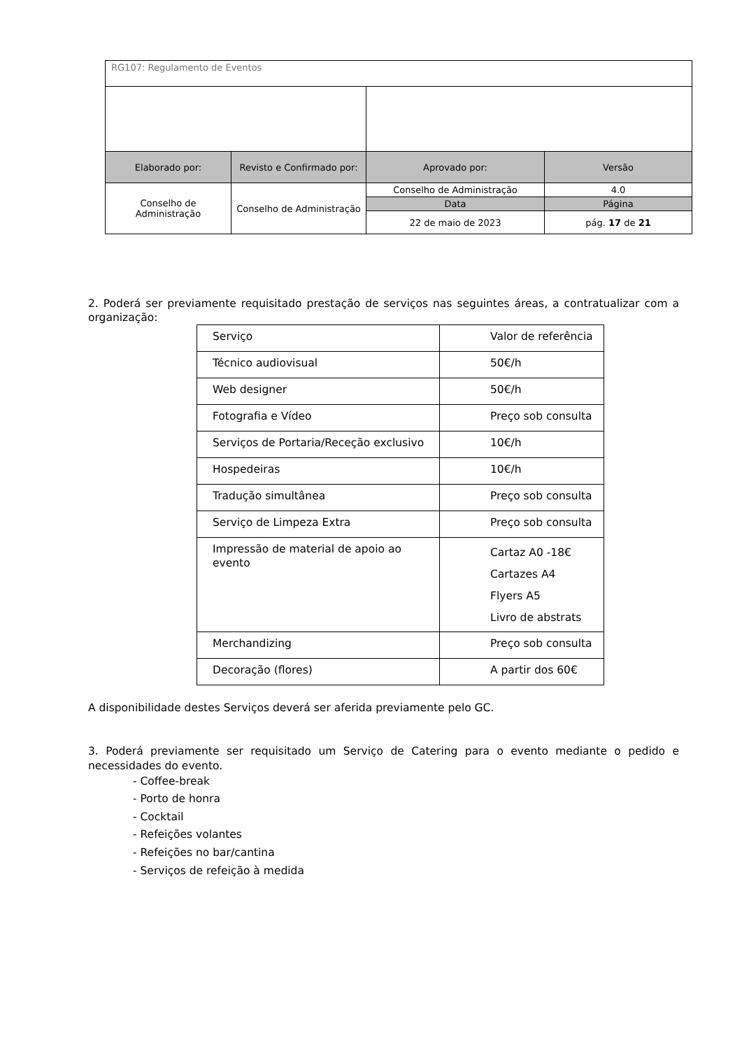| RG107: Regulamento de Eventos | | | |
| Elaborado por: | Revisto e Confirmado por: | Aprovado por: | Versão |
| Conselho de Administração | Conselho de Administração | Conselho de Administração | 4.0 |
| | | Data | Página |
| | | 22 de maio de 2023 | pág. 17 de 21 |
2. Poderá ser previamente requisitado prestação de serviços nas seguintes áreas, a contratualizar com a organização:
| Serviço | Valor de referência |
| Técnico audiovisual | 50€/h |
| Web designer | 50€/h |
| Fotografia e Vídeo | Preço sob consulta |
| Serviços de Portaria/Receção exclusivo | 10€/h |
| Hospedeiras | 10€/h |
| Tradução simultânea | Preço sob consulta |
| Serviço de Limpeza Extra | Preço sob consulta |
| Impressão de material de apoio ao evento | Cartaz A0 -18€ Cartazes A4 Flyers A5 Livro de abstrats |
| Merchandizing | Preço sob consulta |
| Decoração (flores) | A partir dos 60€ |
A disponibilidade destes Serviços deverá ser aferida previamente pelo GC.
3. Poderá previamente ser requisitado um Serviço de Catering para o evento mediante o pedido e necessidades do evento.
- Coffee-break
- Porto de honra
- Cocktail
- Refeições volantes
- Refeições no bar/cantina
- Serviços de refeição à medida